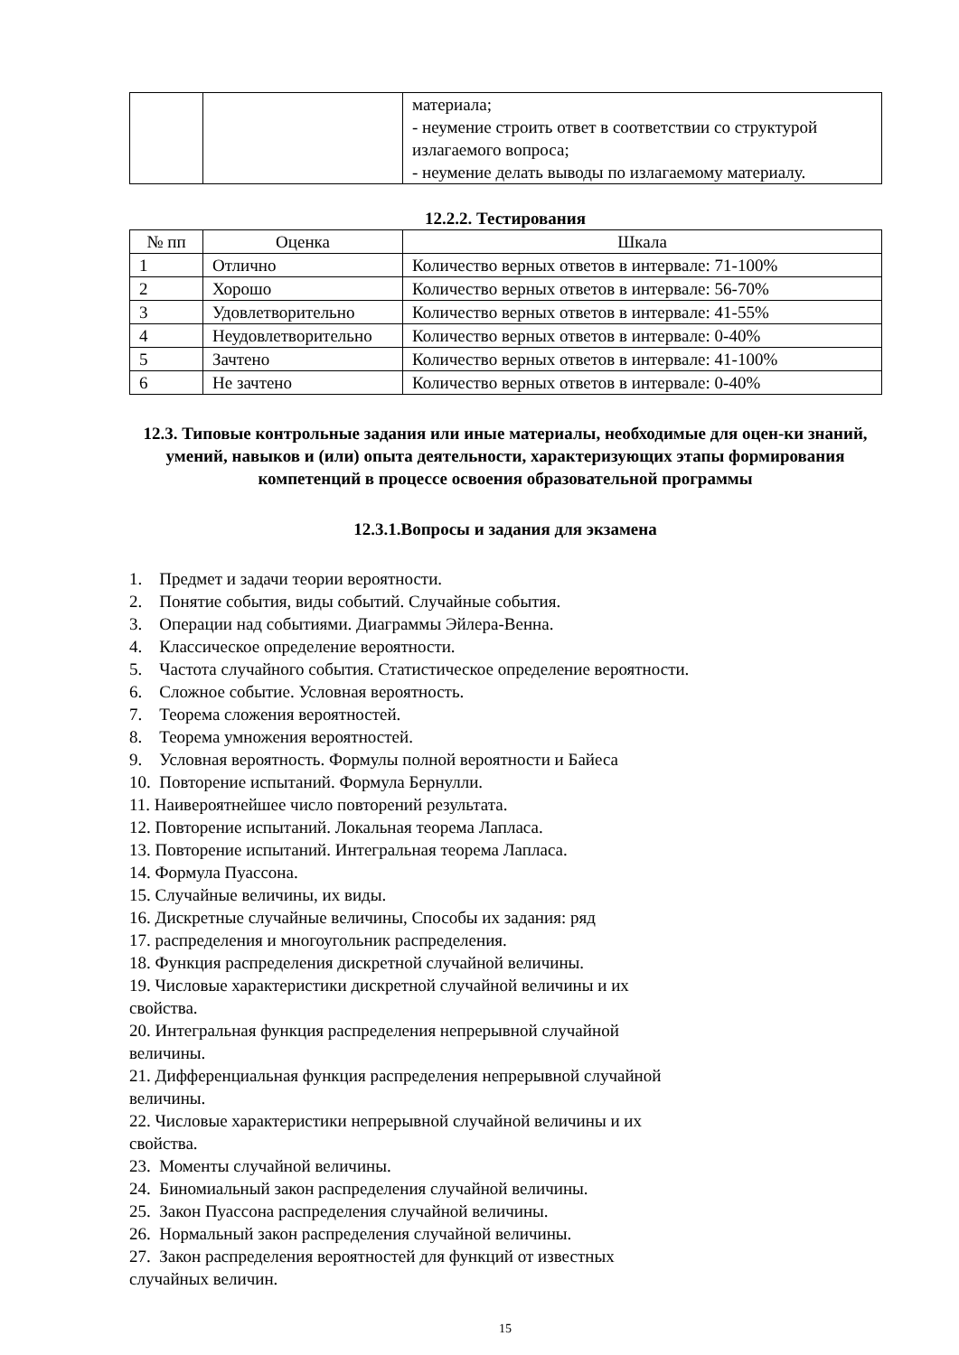| | | материала; - неумение строить ответ в соответствии со структурой излагаемого вопроса; - неумение делать выводы по излагаемому материалу. |
12.2.2. Тестирования
| № пп | Оценка | Шкала |
| --- | --- | --- |
| 1 | Отлично | Количество верных ответов в интервале: 71-100% |
| 2 | Хорошо | Количество верных ответов в интервале: 56-70% |
| 3 | Удовлетворительно | Количество верных ответов в интервале: 41-55% |
| 4 | Неудовлетворительно | Количество верных ответов в интервале: 0-40% |
| 5 | Зачтено | Количество верных ответов в интервале: 41-100% |
| 6 | Не зачтено | Количество верных ответов в интервале: 0-40% |
12.3. Типовые контрольные задания или иные материалы, необходимые для оцен-ки знаний, умений, навыков и (или) опыта деятельности, характеризующих этапы формирования компетенций в процессе освоения образовательной программы
12.3.1.Вопросы и задания для экзамена
1. Предмет и задачи теории вероятности.
2. Понятие события, виды событий. Случайные события.
3. Операции над событиями. Диаграммы Эйлера-Венна.
4. Классическое определение вероятности.
5. Частота случайного события. Статистическое определение вероятности.
6. Сложное событие. Условная вероятность.
7. Теорема сложения вероятностей.
8. Теорема умножения вероятностей.
9. Условная вероятность. Формулы полной вероятности и Байеса
10. Повторение испытаний. Формула Бернулли.
11. Наивероятнейшее число повторений результата.
12. Повторение испытаний. Локальная теорема Лапласа.
13. Повторение испытаний. Интегральная теорема Лапласа.
14. Формула Пуассона.
15. Случайные величины, их виды.
16. Дискретные случайные величины, Способы их задания: ряд
17. распределения и многоугольник распределения.
18. Функция распределения дискретной случайной величины.
19. Числовые характеристики дискретной случайной величины и их
свойства.
20. Интегральная функция распределения непрерывной случайной
величины.
21. Дифференциальная функция распределения непрерывной случайной
величины.
22. Числовые характеристики непрерывной случайной величины и их
свойства.
23. Моменты случайной величины.
24. Биномиальный закон распределения случайной величины.
25. Закон Пуассона распределения случайной величины.
26. Нормальный закон распределения случайной величины.
27. Закон распределения вероятностей для функций от известных
случайных величин.
15